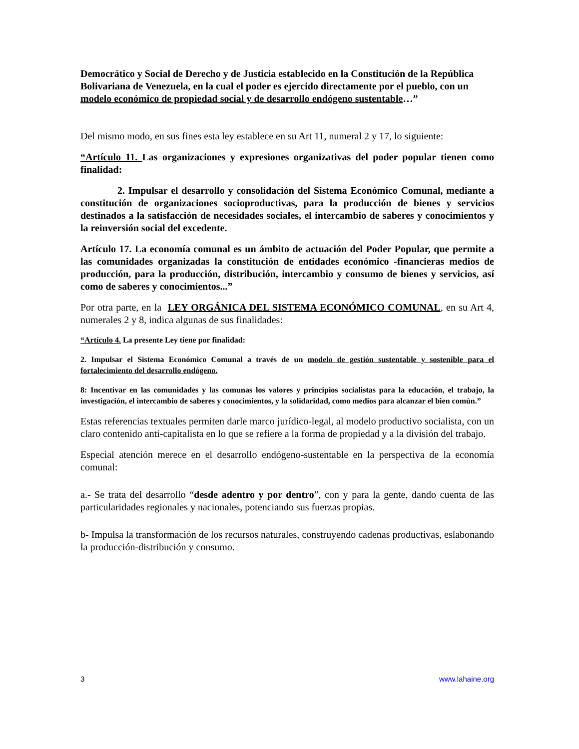Democrático y Social de Derecho y de Justicia establecido en la Constitución de la República Bolivariana de Venezuela, en la cual el poder es ejercido directamente por el pueblo, con un modelo económico de propiedad social y de desarrollo endógeno sustentable…”
Del mismo modo, en sus fines esta ley establece en su Art 11, numeral 2 y 17, lo siguiente:
“Artículo 11. Las organizaciones y expresiones organizativas del poder popular tienen como finalidad:
2. Impulsar el desarrollo y consolidación del Sistema Económico Comunal, mediante a constitución de organizaciones socioproductivas, para la producción de bienes y servicios destinados a la satisfacción de necesidades sociales, el intercambio de saberes y conocimientos y la reinversión social del excedente.
Artículo 17. La economía comunal es un ámbito de actuación del Poder Popular, que permite a las comunidades organizadas la constitución de entidades económico -financieras medios de producción, para la producción, distribución, intercambio y consumo de bienes y servicios, así como de saberes y conocimientos...”
Por otra parte, en la LEY ORGÁNICA DEL SISTEMA ECONÓMICO COMUNAL, en su Art 4, numerales 2 y 8, indica algunas de sus finalidades:
“Artículo 4. La presente Ley tiene por finalidad:
2. Impulsar el Sistema Económico Comunal a través de un modelo de gestión sustentable y sostenible para el fortalecimiento del desarrollo endógeno.
8: Incentivar en las comunidades y las comunas los valores y principios socialistas para la educación, el trabajo, la investigación, el intercambio de saberes y conocimientos, y la solidaridad, como medios para alcanzar el bien común.”
Estas referencias textuales permiten darle marco jurídico-legal, al modelo productivo socialista, con un claro contenido anti-capitalista en lo que se refiere a la forma de propiedad y a la división del trabajo.
Especial atención merece en el desarrollo endógeno-sustentable en la perspectiva de la economía comunal:
a.- Se trata del desarrollo “desde adentro y por dentro”, con y para la gente, dando cuenta de las particularidades regionales y nacionales, potenciando sus fuerzas propias.
b- Impulsa la transformación de los recursos naturales, construyendo cadenas productivas, eslabonando la producción-distribución y consumo.
3 www.lahaine.org